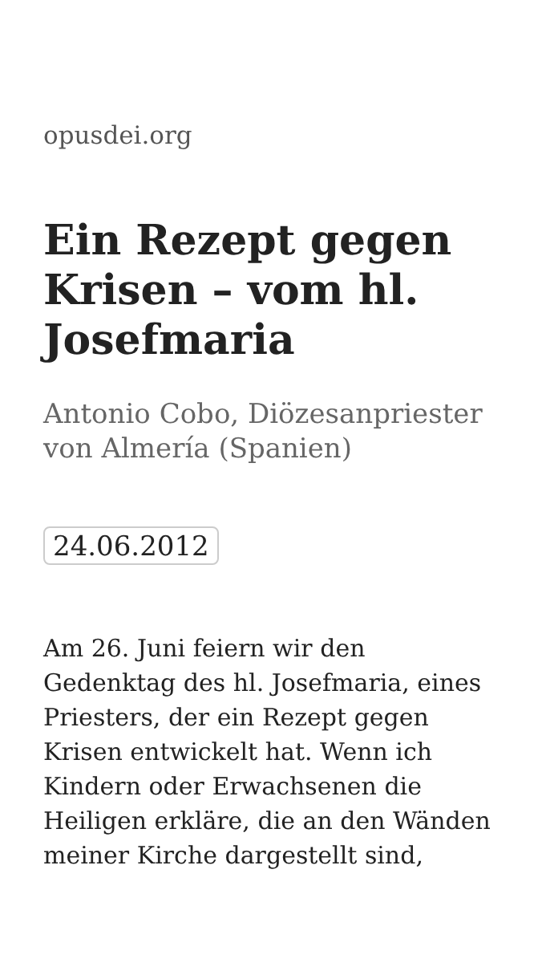opusdei.org
Ein Rezept gegen Krisen – vom hl. Josefmaria
Antonio Cobo, Diözesanpriester von Almería (Spanien)
24.06.2012
Am 26. Juni feiern wir den Gedenktag des hl. Josefmaria, eines Priesters, der ein Rezept gegen Krisen entwickelt hat. Wenn ich Kindern oder Erwachsenen die Heiligen erkläre, die an den Wänden meiner Kirche dargestellt sind,